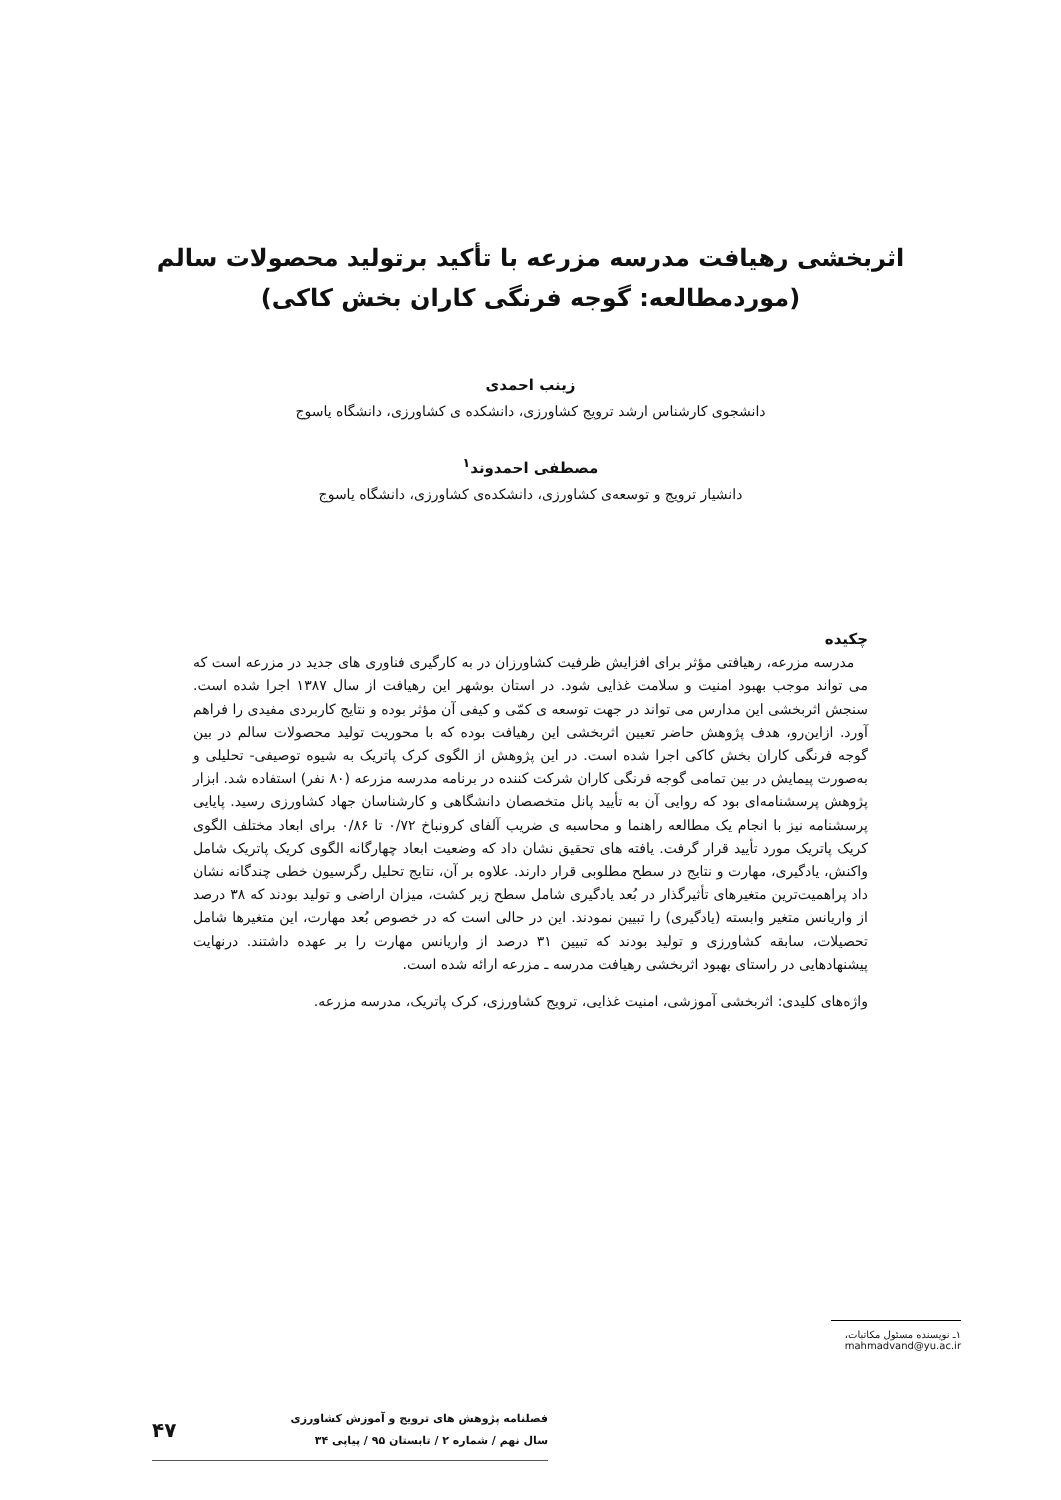اثربخشی رهیافت مدرسه مزرعه با تأکید برتولید محصولات سالم
(موردمطالعه: گوجه فرنگی کاران بخش کاکی)
زینب احمدی
دانشجوی کارشناس ارشد ترویج کشاورزی، دانشکده ی کشاورزی، دانشگاه یاسوج
مصطفی احمدوند<sup>۱</sup>
دانشیار ترویج و توسعه‌ی کشاورزی، دانشکده‌ی کشاورزی، دانشگاه یاسوج
چکیده
مدرسه مزرعه، رهیافتی مؤثر برای افزایش ظرفیت کشاورزان در به کارگیری فناوری های جدید در مزرعه است که می تواند موجب بهبود امنیت و سلامت غذایی شود. در استان بوشهر این رهیافت از سال ۱۳۸۷ اجرا شده است. سنجش اثربخشی این مدارس می تواند در جهت توسعه ی کمّی و کیفی آن مؤثر بوده و نتایج کاربردی مفیدی را فراهم آورد. ازاین‌رو، هدف پژوهش حاضر تعیین اثربخشی این رهیافت بوده که با محوریت تولید محصولات سالم در بین گوجه فرنگی کاران بخش کاکی اجرا شده است. در این پژوهش از الگوی کرک پاتریک به شیوه توصیفی- تحلیلی و به‌صورت پیمایش در بین تمامی گوجه فرنگی کاران شرکت کننده در برنامه مدرسه مزرعه (۸۰ نفر) استفاده شد. ابزار پژوهش پرسشنامه‌ای بود که روایی آن به تأیید پانل متخصصان دانشگاهی و کارشناسان جهاد کشاورزی رسید. پایایی پرسشنامه نیز با انجام یک مطالعه راهنما و محاسبه ی ضریب آلفای کرونباخ ۰/۷۲ تا ۰/۸۶ برای ابعاد مختلف الگوی کریک پاتریک مورد تأیید قرار گرفت. یافته های تحقیق نشان داد که وضعیت ابعاد چهارگانه الگوی کریک پاتریک شامل واکنش، یادگیری، مهارت و نتایج در سطح مطلوبی قرار دارند. علاوه بر آن، نتایج تحلیل رگرسیون خطی چندگانه نشان داد پراهمیت‌ترین متغیرهای تأثیرگذار در بُعد یادگیری شامل سطح زیر کشت، میزان اراضی و تولید بودند که ۳۸ درصد از واریانس متغیر وابسته (یادگیری) را تبیین نمودند. این در حالی است که در خصوص بُعد مهارت، این متغیرها شامل تحصیلات، سابقه کشاورزی و تولید بودند که تبیین ۳۱ درصد از واریانس مهارت را بر عهده داشتند. درنهایت پیشنهادهایی در راستای بهبود اثربخشی رهیافت مدرسه ـ مزرعه ارائه شده است.
واژه‌های کلیدی: اثربخشی آموزشی، امنیت غذایی، ترویج کشاورزی، کرک پاتریک، مدرسه مزرعه.
۱ـ نویسنده مسئول مکاتبات، mahmadvand@yu.ac.ir
فصلنامه پژوهش های ترویج و آموزش کشاورزی
سال نهم / شماره ۲ / تابستان ۹۵ / پیاپی ۳۴
۴۷